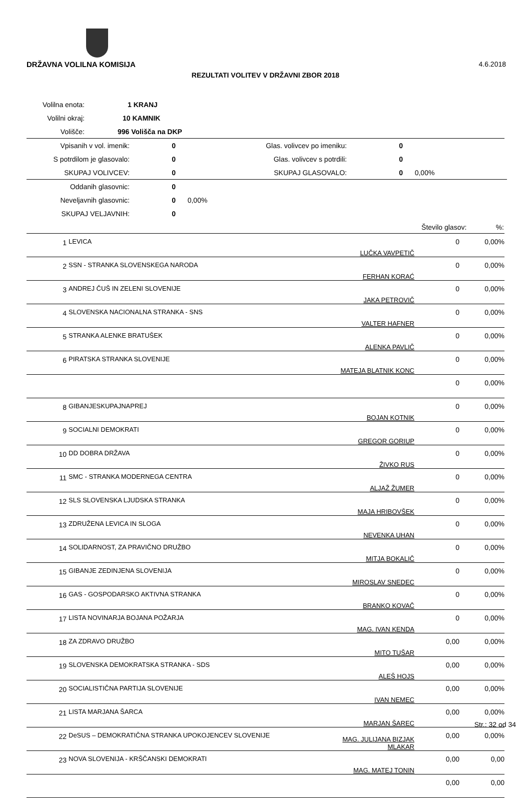DRŽAVNA VOLILNA KOMISIJA 4.6.2018
REZULTATI VOLITEV V DRŽAVNI ZBOR 2018
| Volilna enota: | 1 KRANJ |
| Volilni okraj: | 10 KAMNIK |
| Volišče: | 996 Volišča na DKP |
| Vpisanih v vol. imenik: | 0 | Glas. volivcev po imeniku: | 0 | |
| S potrdilom je glasovalo: | 0 | Glas. volivcev s potrdili: | 0 | |
| SKUPAJ VOLIVCEV: | 0 | SKUPAJ GLASOVALO: | 0 | 0,00% |
| Oddanih glasovnic: | 0 | |
| Neveljavnih glasovnic: | 0 | 0,00% |
| SKUPAJ VELJAVNIH: | 0 | |
| | | Število glasov: %: |
| 1 | LEVICA | LUČKA VAVPETIČ | 0 | 0,00% |
| 2 | SSN - STRANKA SLOVENSKEGA NARODA | FERHAN KORAĆ | 0 | 0,00% |
| 3 | ANDREJ ČUŠ IN ZELENI SLOVENIJE | JAKA PETROVIČ | 0 | 0,00% |
| 4 | SLOVENSKA NACIONALNA STRANKA - SNS | VALTER HAFNER | 0 | 0,00% |
| 5 | STRANKA ALENKE BRATUŠEK | ALENKA PAVLIČ | 0 | 0,00% |
| 6 | PIRATSKA STRANKA SLOVENIJE | MATEJA BLATNIK KONC | 0 | 0,00% |
| | | | 0 | 0,00% |
| 8 | GIBANJESKUPAJNAPREJ | BOJAN KOTNIK | 0 | 0,00% |
| 9 | SOCIALNI DEMOKRATI | GREGOR GORIUP | 0 | 0,00% |
| 10 | DD DOBRA DRŽAVA | ŽIVKO RUS | 0 | 0,00% |
| 11 | SMC - STRANKA MODERNEGA CENTRA | ALJAŽ ŽUMER | 0 | 0,00% |
| 12 | SLS SLOVENSKA LJUDSKA STRANKA | MAJA HRIBOVŠEK | 0 | 0,00% |
| 13 | ZDRUŽENA LEVICA IN SLOGA | NEVENKA UHAN | 0 | 0,00% |
| 14 | SOLIDARNOST, ZA PRAVIČNO DRUŽBO | MITJA BOKALIČ | 0 | 0,00% |
| 15 | GIBANJE ZEDINJENA SLOVENIJA | MIROSLAV SNEDEC | 0 | 0,00% |
| 16 | GAS - GOSPODARSKO AKTIVNA STRANKA | BRANKO KOVAČ | 0 | 0,00% |
| 17 | LISTA NOVINARJA BOJANA POŽARJA | MAG. IVAN KENDA | 0 | 0,00% |
| 18 | ZA ZDRAVO DRUŽBO | MITO TUŠAR | 0,00 | 0,00% |
| 19 | SLOVENSKA DEMOKRATSKA STRANKA - SDS | ALEŠ HOJS | 0,00 | 0,00% |
| 20 | SOCIALISTIČNA PARTIJA SLOVENIJE | IVAN NEMEC | 0,00 | 0,00% |
| 21 | LISTA MARJANA ŠARCA | MARJAN ŠAREC | 0,00 | 0,00% |
| 22 | DeSUS – DEMOKRATIČNA STRANKA UPOKOJENCEV SLOVENIJE | MAG. JULIJANA BIZJAK MLAKAR | 0,00 | 0,00% |
| 23 | NOVA SLOVENIJA - KRŠČANSKI DEMOKRATI | MAG. MATEJ TONIN | 0,00 | 0,00 |
| | | | 0,00 | 0,00 |
Str.: 32 od 34